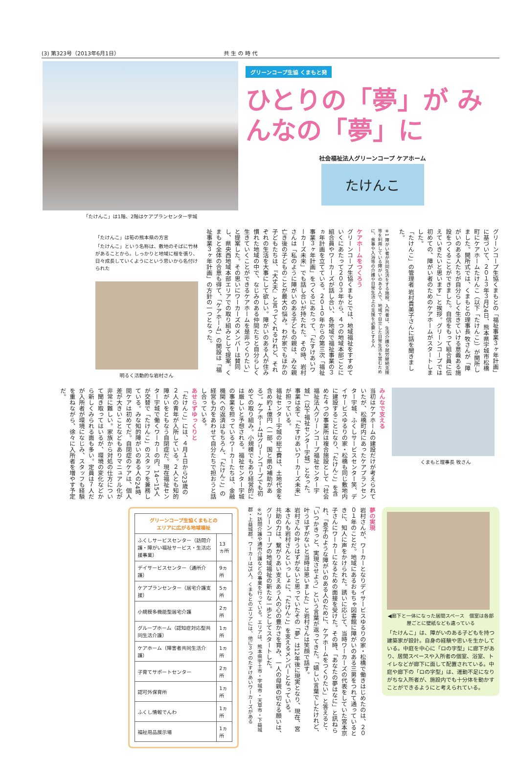(3) 第323号（2013年6月1日） 共 生 の 時 代
「たけんこ」は1階、2階はケアプランセンター宇城
グリーンコープ生協 くまもと発
ひとりの「夢」が みんなの「夢」に
社会福祉法人グリーンコープ ケアホーム
たけんこ
グリーンコープ生協くまもとの「福祉事業３ヶ年計画」に基づいて、２０１３年３月24日、熊本県宇城市松橋町にケアホームたけんこ（以下「たけんこ」）が開所しました。開所式では、くまもとの理事長 牧さんが「障がいのある人たちが自分らしく生きていける意義ある施設をつくることができました。自信をもって組合員に伝えていきたいと思います」と挨拶。グリーンコープでは初めての、障がい者のためのケアホームがスタートしました。
「たけんこ」の管理者 岩村貴美子さんに話を聞きました。
※1 障がい者が共同生活をする施設。入所者は、生活介護や就労継続支援等を利用している障がいのある人で、地域で自立した日常生活を営むために、食事や入浴等の介護や日常生活上の支援を必要とする人
ケアホームをつくろう
グリーンコープ生協くまもとでは、地域福祉をすすめていくにあたって２００３年から、４つの地域本部ごとに組合員やワーカーズが話し合い、各地域で福祉事業の３ヵ年計画を立てている。２０１０年からの第三次「福祉事業３ヶ年計画」をつくるにあたって、「たすけあいワーカーズ未来」でも話し合いが持たれた。その時、岩村さんは「私のように障がいのある子どもの親は、みな親亡き後の子どものことが最大の悩み。わが家でもほかの子どもたちは、『大丈夫』と言ってくれるけれど、それぞれの生活を大事にして欲しい。障がいのある人が住み慣れた地域の中で、なじみのある仲間たちと自分らしく生きていくことができるケアホームを是非つくりたい」と提案した。その思いにワーカーズのメンバーは賛同し、県央西地域本部エリアでの取り組みとして提案。くまもと全体の合意も得て、「ケアホーム」の開設は「福祉事業３ヶ年計画」の方針の一つとなった。
「たけんこ」は筍の熊本県の方言
「たけんこ」という名称は、敷地のそばに竹林があることから。しっかりと地域に根を張り、日々成長していくようにという思いから名付けられた
明るく活動的な岩村さん
くまもと理事長 牧さん
みんなで支える
当初はケアホームの建設だけが考えられていたが、松橋町内にあったケアプランセンター宇城、ふくしサービスセンター笑、デイサービスゆるりの家・松橋も同じ敷地内に建設することになり、「たけんこ」を含めた４つの事業所は複合施設として「社会福祉法人グリーンコープ福祉センター宇城」（以下福祉センター宇城）となった。事業は全て「たすけあいワーカーズ未来」が担っている。
福祉センター宇城の総工費は、土地代金を含め約１億円（一部、国と県の補助がある）。ケアホームはグリーンコープでも初めての取り組み。小規模でもあり経営的には厳しいと予想される。福祉センター宇城の事業を担っているワーカーたちは、金融機関への返済はもちろん、「たけんこ」の経営も力をあわせて自分たちで担おうと話し合っている。
あせらずゆっくりと
「たけんこ」には、４月１日から23歳の２人の青年が入所している。２人とも知的障がいをともなう自閉症だ。現在福祉センター宇城で働くワーカーの内、14～15人が交替で「たけんこ」のスタッフを兼務している。みな知的障がいのある人の24時間ケアは初めてだ。自閉症のケアは、個人差が大きいことなどもありマニュアル化が非常に難しい。家族から対処の仕方について聞き取ってはいるが、環境の変化などから新しくみられる面も多い。定員は７人だが入所者が環境になじみ、スタッフも経験を重ねながら、徐々に入所者を増やす予定だ。
◀廊下と一体になった居間スペース　個室は各部屋ごとに壁紙なども違っている
「たけんこ」は、障がいのある子どもを持つ建築家が設計。自身の経験や思いを生かしている。中庭を中心に「ロの字型」に廊下があり、居間スペースや入所者の個室、浴室、トイレなどが廊下に面して配置されている。中庭や廊下の「ロの字型」は、運動不足になりがちな入所者が、施設内でも十分体を動かすことができるようにと考えられている。
夢の実現
岩村さんが、ワーカーとなりデイサービスゆるりの家・松橋で働きはじめたのは、２００１年のことだ。地域にあるおもちゃ図書館に障がいのある三男をつれて通っているときに、知人に声をかけられた。誘いに応じて、当時ワーカーズの代表をしていた宮本京子さんにワーカーになるための面接を受けた。その時、「あなたの夢はなに」と訊ねられ、「息子のような障がいのある人のために、ケアホームをつくりたい」と答えると、「いつかきっと、実現させよう」という言葉が返ってきた。「嬉しい言葉でしたけれど、叶うはずがないと当時は思いました」と岩村さんは笑顔で話す。
岩村さんの叶うはずがないと思っていたその「夢」は12年後に現実となり、現在、宮本さんも岩村さんといっしょに、「たけんこ」を支えるメンバーとなっている。
共助の力は、繋がりあい支えあう人の心の豊かさを育み、一人の母親の切なる願いは、グリーンコープの地域福祉の新たな一歩としてスタートした。
※2 訪問介護や通所介護などの事業を行っている。エリアは、熊本県宇土市・宇城市・天草市・下益城郡・上益城郡。ワーカーは75人。くまもとのエリアには、他に３つのたすけあいワーカーズがある
| グリーンコープ生協くまもとの エリアに広がる地域福祉 | |
| --- | --- |
| ふくしサービスセンター（訪問介護・障がい福祉サービス・生活応援事業） | 13ヵ所 |
| デイサービスセンター（通所介護） | 9ヵ所 |
| ケアプランセンター（居宅介護支援） | 5ヵ所 |
| 小規模多機能型居宅介護 | 2ヵ所 |
| グループホーム（認知症対応型共同生活介護） | 1ヵ所 |
| ケアホーム（障害者共同生活介護） | 1ヵ所 |
| 子育てサポートセンター | 2ヵ所 |
| 認可外保育所 | 1ヵ所 |
| ふくし情報でんわ | 1ヵ所 |
| 福祉用品展示場 | 1ヵ所 |